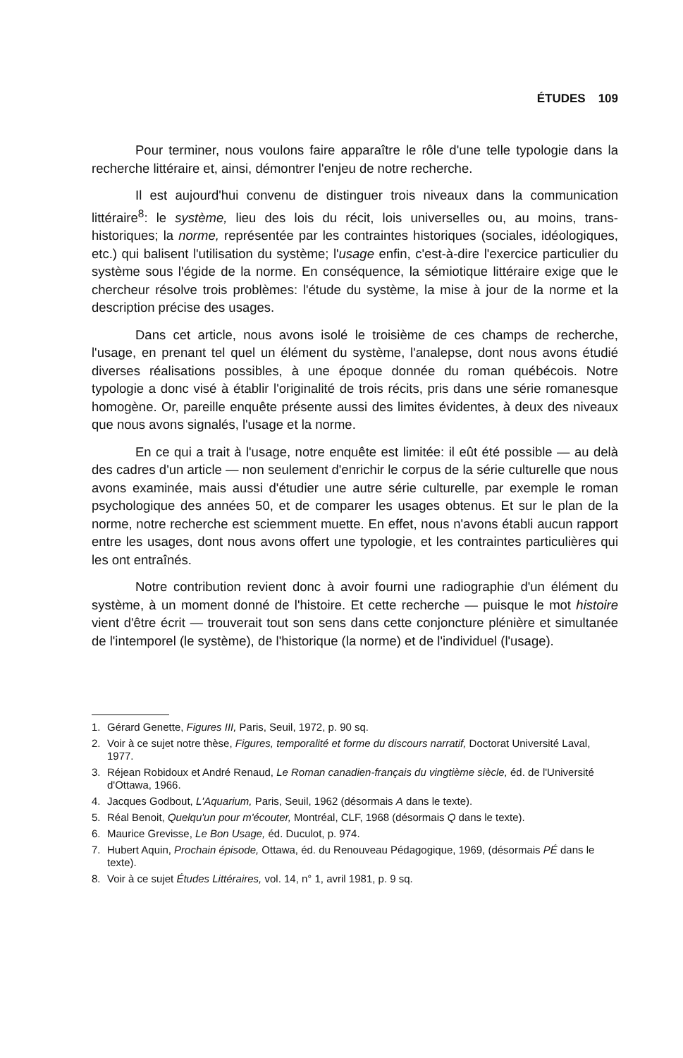ÉTUDES 109
Pour terminer, nous voulons faire apparaître le rôle d'une telle typologie dans la recherche littéraire et, ainsi, démontrer l'enjeu de notre recherche.
Il est aujourd'hui convenu de distinguer trois niveaux dans la communication littéraire<sup>8</sup>: le système, lieu des lois du récit, lois universelles ou, au moins, trans-historiques; la norme, représentée par les contraintes historiques (sociales, idéologiques, etc.) qui balisent l'utilisation du système; l'usage enfin, c'est-à-dire l'exercice particulier du système sous l'égide de la norme. En conséquence, la sémiotique littéraire exige que le chercheur résolve trois problèmes: l'étude du système, la mise à jour de la norme et la description précise des usages.
Dans cet article, nous avons isolé le troisième de ces champs de recherche, l'usage, en prenant tel quel un élément du système, l'analepse, dont nous avons étudié diverses réalisations possibles, à une époque donnée du roman québécois. Notre typologie a donc visé à établir l'originalité de trois récits, pris dans une série romanesque homogène. Or, pareille enquête présente aussi des limites évidentes, à deux des niveaux que nous avons signalés, l'usage et la norme.
En ce qui a trait à l'usage, notre enquête est limitée: il eût été possible — au delà des cadres d'un article — non seulement d'enrichir le corpus de la série culturelle que nous avons examinée, mais aussi d'étudier une autre série culturelle, par exemple le roman psychologique des années 50, et de comparer les usages obtenus. Et sur le plan de la norme, notre recherche est sciemment muette. En effet, nous n'avons établi aucun rapport entre les usages, dont nous avons offert une typologie, et les contraintes particulières qui les ont entraînés.
Notre contribution revient donc à avoir fourni une radiographie d'un élément du système, à un moment donné de l'histoire. Et cette recherche — puisque le mot histoire vient d'être écrit — trouverait tout son sens dans cette conjoncture plénière et simultanée de l'intemporel (le système), de l'historique (la norme) et de l'individuel (l'usage).
1. Gérard Genette, Figures III, Paris, Seuil, 1972, p. 90 sq.
2. Voir à ce sujet notre thèse, Figures, temporalité et forme du discours narratif, Doctorat Université Laval, 1977.
3. Réjean Robidoux et André Renaud, Le Roman canadien-français du vingtième siècle, éd. de l'Université d'Ottawa, 1966.
4. Jacques Godbout, L'Aquarium, Paris, Seuil, 1962 (désormais A dans le texte).
5. Réal Benoit, Quelqu'un pour m'écouter, Montréal, CLF, 1968 (désormais Q dans le texte).
6. Maurice Grevisse, Le Bon Usage, éd. Duculot, p. 974.
7. Hubert Aquin, Prochain épisode, Ottawa, éd. du Renouveau Pédagogique, 1969, (désormais PÉ dans le texte).
8. Voir à ce sujet Études Littéraires, vol. 14, n° 1, avril 1981, p. 9 sq.